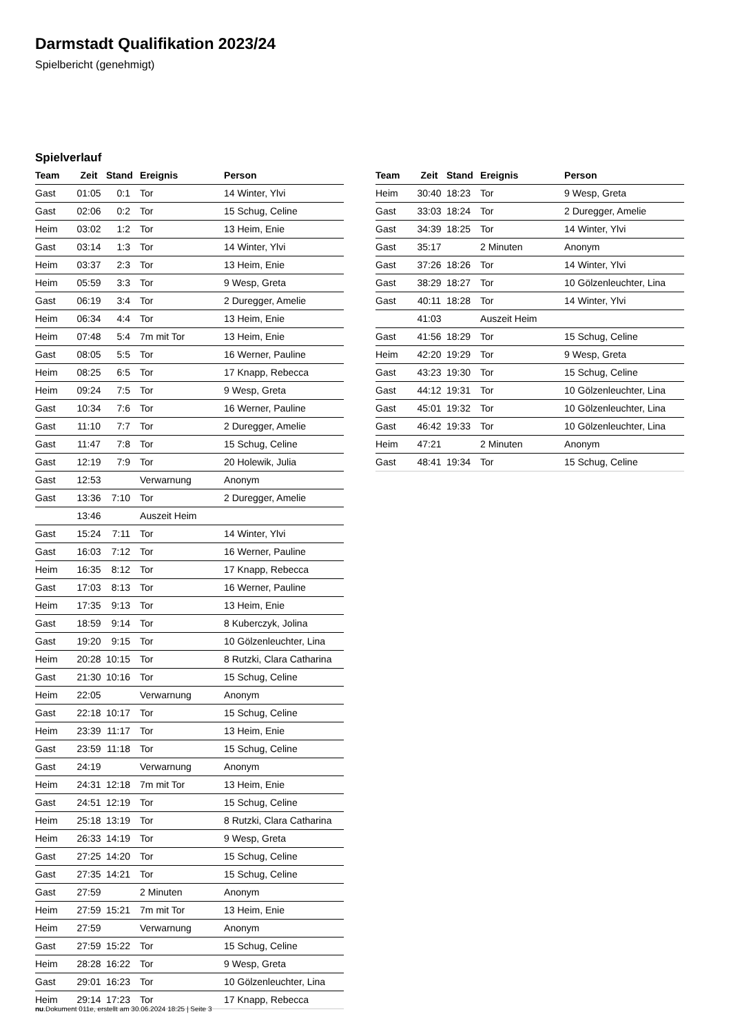Darmstadt Qualifikation 2023/24
Spielbericht (genehmigt)
Spielverlauf
| Team | Zeit | Stand | Ereignis | Person |
| --- | --- | --- | --- | --- |
| Gast | 01:05 | 0:1 | Tor | 14 Winter, Ylvi |
| Gast | 02:06 | 0:2 | Tor | 15 Schug, Celine |
| Heim | 03:02 | 1:2 | Tor | 13 Heim, Enie |
| Gast | 03:14 | 1:3 | Tor | 14 Winter, Ylvi |
| Heim | 03:37 | 2:3 | Tor | 13 Heim, Enie |
| Heim | 05:59 | 3:3 | Tor | 9 Wesp, Greta |
| Gast | 06:19 | 3:4 | Tor | 2 Duregger, Amelie |
| Heim | 06:34 | 4:4 | Tor | 13 Heim, Enie |
| Heim | 07:48 | 5:4 | 7m mit Tor | 13 Heim, Enie |
| Gast | 08:05 | 5:5 | Tor | 16 Werner, Pauline |
| Heim | 08:25 | 6:5 | Tor | 17 Knapp, Rebecca |
| Heim | 09:24 | 7:5 | Tor | 9 Wesp, Greta |
| Gast | 10:34 | 7:6 | Tor | 16 Werner, Pauline |
| Gast | 11:10 | 7:7 | Tor | 2 Duregger, Amelie |
| Gast | 11:47 | 7:8 | Tor | 15 Schug, Celine |
| Gast | 12:19 | 7:9 | Tor | 20 Holewik, Julia |
| Gast | 12:53 | | Verwarnung | Anonym |
| Gast | 13:36 | 7:10 | Tor | 2 Duregger, Amelie |
| | 13:46 | | Auszeit Heim | |
| Gast | 15:24 | 7:11 | Tor | 14 Winter, Ylvi |
| Gast | 16:03 | 7:12 | Tor | 16 Werner, Pauline |
| Heim | 16:35 | 8:12 | Tor | 17 Knapp, Rebecca |
| Gast | 17:03 | 8:13 | Tor | 16 Werner, Pauline |
| Heim | 17:35 | 9:13 | Tor | 13 Heim, Enie |
| Gast | 18:59 | 9:14 | Tor | 8 Kuberczyk, Jolina |
| Gast | 19:20 | 9:15 | Tor | 10 Gölzenleuchter, Lina |
| Heim | 20:28 | 10:15 | Tor | 8 Rutzki, Clara Catharina |
| Gast | 21:30 | 10:16 | Tor | 15 Schug, Celine |
| Heim | 22:05 | | Verwarnung | Anonym |
| Gast | 22:18 | 10:17 | Tor | 15 Schug, Celine |
| Heim | 23:39 | 11:17 | Tor | 13 Heim, Enie |
| Gast | 23:59 | 11:18 | Tor | 15 Schug, Celine |
| Gast | 24:19 | | Verwarnung | Anonym |
| Heim | 24:31 | 12:18 | 7m mit Tor | 13 Heim, Enie |
| Gast | 24:51 | 12:19 | Tor | 15 Schug, Celine |
| Heim | 25:18 | 13:19 | Tor | 8 Rutzki, Clara Catharina |
| Heim | 26:33 | 14:19 | Tor | 9 Wesp, Greta |
| Gast | 27:25 | 14:20 | Tor | 15 Schug, Celine |
| Gast | 27:35 | 14:21 | Tor | 15 Schug, Celine |
| Gast | 27:59 | | 2 Minuten | Anonym |
| Heim | 27:59 | 15:21 | 7m mit Tor | 13 Heim, Enie |
| Heim | 27:59 | | Verwarnung | Anonym |
| Gast | 27:59 | 15:22 | Tor | 15 Schug, Celine |
| Heim | 28:28 | 16:22 | Tor | 9 Wesp, Greta |
| Gast | 29:01 | 16:23 | Tor | 10 Gölzenleuchter, Lina |
| Heim | 29:14 | 17:23 | Tor | 17 Knapp, Rebecca |
| Team | Zeit | Stand | Ereignis | Person |
| --- | --- | --- | --- | --- |
| Heim | 30:40 | 18:23 | Tor | 9 Wesp, Greta |
| Gast | 33:03 | 18:24 | Tor | 2 Duregger, Amelie |
| Gast | 34:39 | 18:25 | Tor | 14 Winter, Ylvi |
| Gast | 35:17 | | 2 Minuten | Anonym |
| Gast | 37:26 | 18:26 | Tor | 14 Winter, Ylvi |
| Gast | 38:29 | 18:27 | Tor | 10 Gölzenleuchter, Lina |
| Gast | 40:11 | 18:28 | Tor | 14 Winter, Ylvi |
| | 41:03 | | Auszeit Heim | |
| Gast | 41:56 | 18:29 | Tor | 15 Schug, Celine |
| Heim | 42:20 | 19:29 | Tor | 9 Wesp, Greta |
| Gast | 43:23 | 19:30 | Tor | 15 Schug, Celine |
| Gast | 44:12 | 19:31 | Tor | 10 Gölzenleuchter, Lina |
| Gast | 45:01 | 19:32 | Tor | 10 Gölzenleuchter, Lina |
| Gast | 46:42 | 19:33 | Tor | 10 Gölzenleuchter, Lina |
| Heim | 47:21 | | 2 Minuten | Anonym |
| Gast | 48:41 | 19:34 | Tor | 15 Schug, Celine |
nu.Dokument 011e, erstellt am 30.06.2024 18:25 | Seite 3